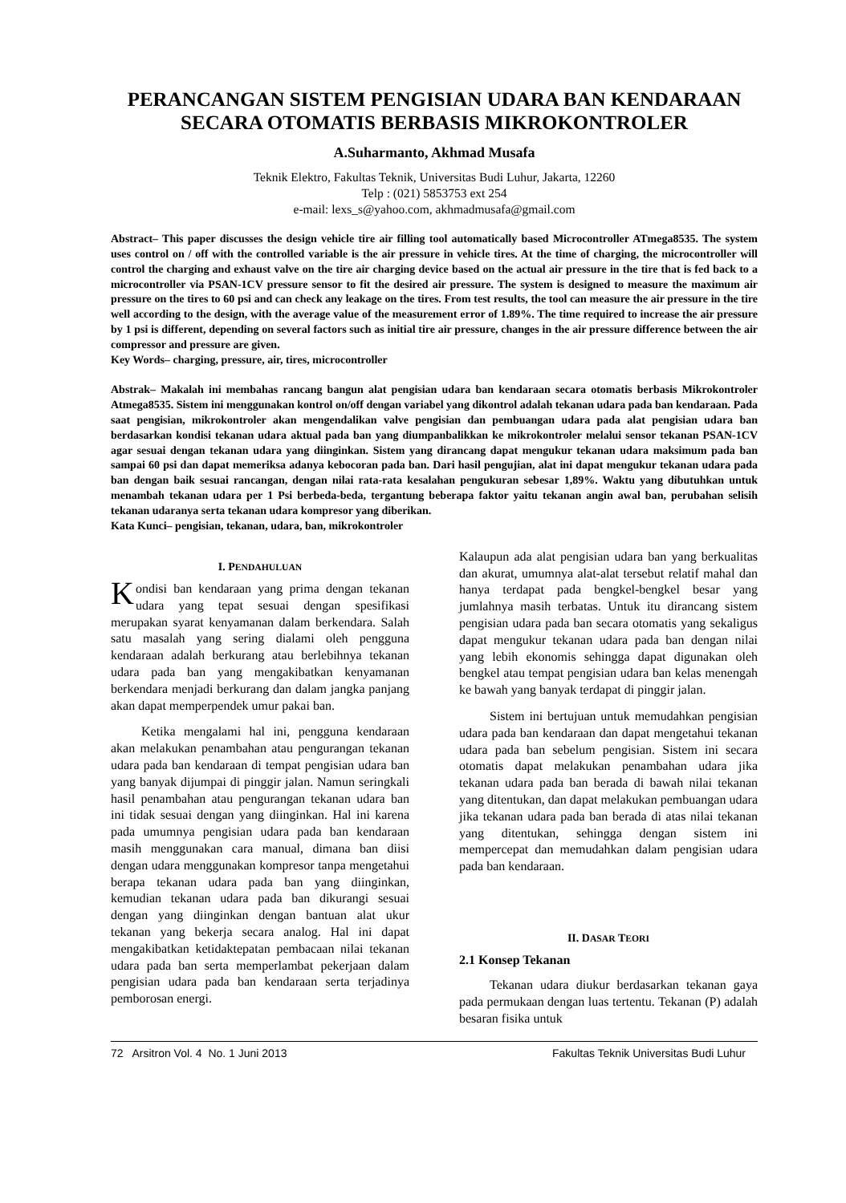PERANCANGAN SISTEM PENGISIAN UDARA BAN KENDARAAN
SECARA OTOMATIS BERBASIS MIKROKONTROLER
A.Suharmanto, Akhmad Musafa
Teknik Elektro, Fakultas Teknik, Universitas Budi Luhur, Jakarta, 12260
Telp : (021) 5853753 ext 254
e-mail: lexs_s@yahoo.com, akhmadmusafa@gmail.com
Abstract– This paper discusses the design vehicle tire air filling tool automatically based Microcontroller ATmega8535. The system uses control on / off with the controlled variable is the air pressure in vehicle tires. At the time of charging, the microcontroller will control the charging and exhaust valve on the tire air charging device based on the actual air pressure in the tire that is fed back to a microcontroller via PSAN-1CV pressure sensor to fit the desired air pressure. The system is designed to measure the maximum air pressure on the tires to 60 psi and can check any leakage on the tires. From test results, the tool can measure the air pressure in the tire well according to the design, with the average value of the measurement error of 1.89%. The time required to increase the air pressure by 1 psi is different, depending on several factors such as initial tire air pressure, changes in the air pressure difference between the air compressor and pressure are given.
Key Words– charging, pressure, air, tires, microcontroller
Abstrak– Makalah ini membahas rancang bangun alat pengisian udara ban kendaraan secara otomatis berbasis Mikrokontroler Atmega8535. Sistem ini menggunakan kontrol on/off dengan variabel yang dikontrol adalah tekanan udara pada ban kendaraan. Pada saat pengisian, mikrokontroler akan mengendalikan valve pengisian dan pembuangan udara pada alat pengisian udara ban berdasarkan kondisi tekanan udara aktual pada ban yang diumpanbalikkan ke mikrokontroler melalui sensor tekanan PSAN-1CV agar sesuai dengan tekanan udara yang diinginkan. Sistem yang dirancang dapat mengukur tekanan udara maksimum pada ban sampai 60 psi dan dapat memeriksa adanya kebocoran pada ban. Dari hasil pengujian, alat ini dapat mengukur tekanan udara pada ban dengan baik sesuai rancangan, dengan nilai rata-rata kesalahan pengukuran sebesar 1,89%. Waktu yang dibutuhkan untuk menambah tekanan udara per 1 Psi berbeda-beda, tergantung beberapa faktor yaitu tekanan angin awal ban, perubahan selisih tekanan udaranya serta tekanan udara kompresor yang diberikan.
Kata Kunci– pengisian, tekanan, udara, ban, mikrokontroler
I. PENDAHULUAN
Kondisi ban kendaraan yang prima dengan tekanan udara yang tepat sesuai dengan spesifikasi merupakan syarat kenyamanan dalam berkendara. Salah satu masalah yang sering dialami oleh pengguna kendaraan adalah berkurang atau berlebihnya tekanan udara pada ban yang mengakibatkan kenyamanan berkendara menjadi berkurang dan dalam jangka panjang akan dapat memperpendek umur pakai ban.
Ketika mengalami hal ini, pengguna kendaraan akan melakukan penambahan atau pengurangan tekanan udara pada ban kendaraan di tempat pengisian udara ban yang banyak dijumpai di pinggir jalan. Namun seringkali hasil penambahan atau pengurangan tekanan udara ban ini tidak sesuai dengan yang diinginkan. Hal ini karena pada umumnya pengisian udara pada ban kendaraan masih menggunakan cara manual, dimana ban diisi dengan udara menggunakan kompresor tanpa mengetahui berapa tekanan udara pada ban yang diinginkan, kemudian tekanan udara pada ban dikurangi sesuai dengan yang diinginkan dengan bantuan alat ukur tekanan yang bekerja secara analog. Hal ini dapat mengakibatkan ketidaktepatan pembacaan nilai tekanan udara pada ban serta memperlambat pekerjaan dalam pengisian udara pada ban kendaraan serta terjadinya pemborosan energi.
Kalaupun ada alat pengisian udara ban yang berkualitas dan akurat, umumnya alat-alat tersebut relatif mahal dan hanya terdapat pada bengkel-bengkel besar yang jumlahnya masih terbatas. Untuk itu dirancang sistem pengisian udara pada ban secara otomatis yang sekaligus dapat mengukur tekanan udara pada ban dengan nilai yang lebih ekonomis sehingga dapat digunakan oleh bengkel atau tempat pengisian udara ban kelas menengah ke bawah yang banyak terdapat di pinggir jalan.
Sistem ini bertujuan untuk memudahkan pengisian udara pada ban kendaraan dan dapat mengetahui tekanan udara pada ban sebelum pengisian. Sistem ini secara otomatis dapat melakukan penambahan udara jika tekanan udara pada ban berada di bawah nilai tekanan yang ditentukan, dan dapat melakukan pembuangan udara jika tekanan udara pada ban berada di atas nilai tekanan yang ditentukan, sehingga dengan sistem ini mempercepat dan memudahkan dalam pengisian udara pada ban kendaraan.
II. DASAR TEORI
2.1 Konsep Tekanan
Tekanan udara diukur berdasarkan tekanan gaya pada permukaan dengan luas tertentu. Tekanan (P) adalah besaran fisika untuk
72 Arsitron Vol. 4 No. 1 Juni 2013 Fakultas Teknik Universitas Budi Luhur